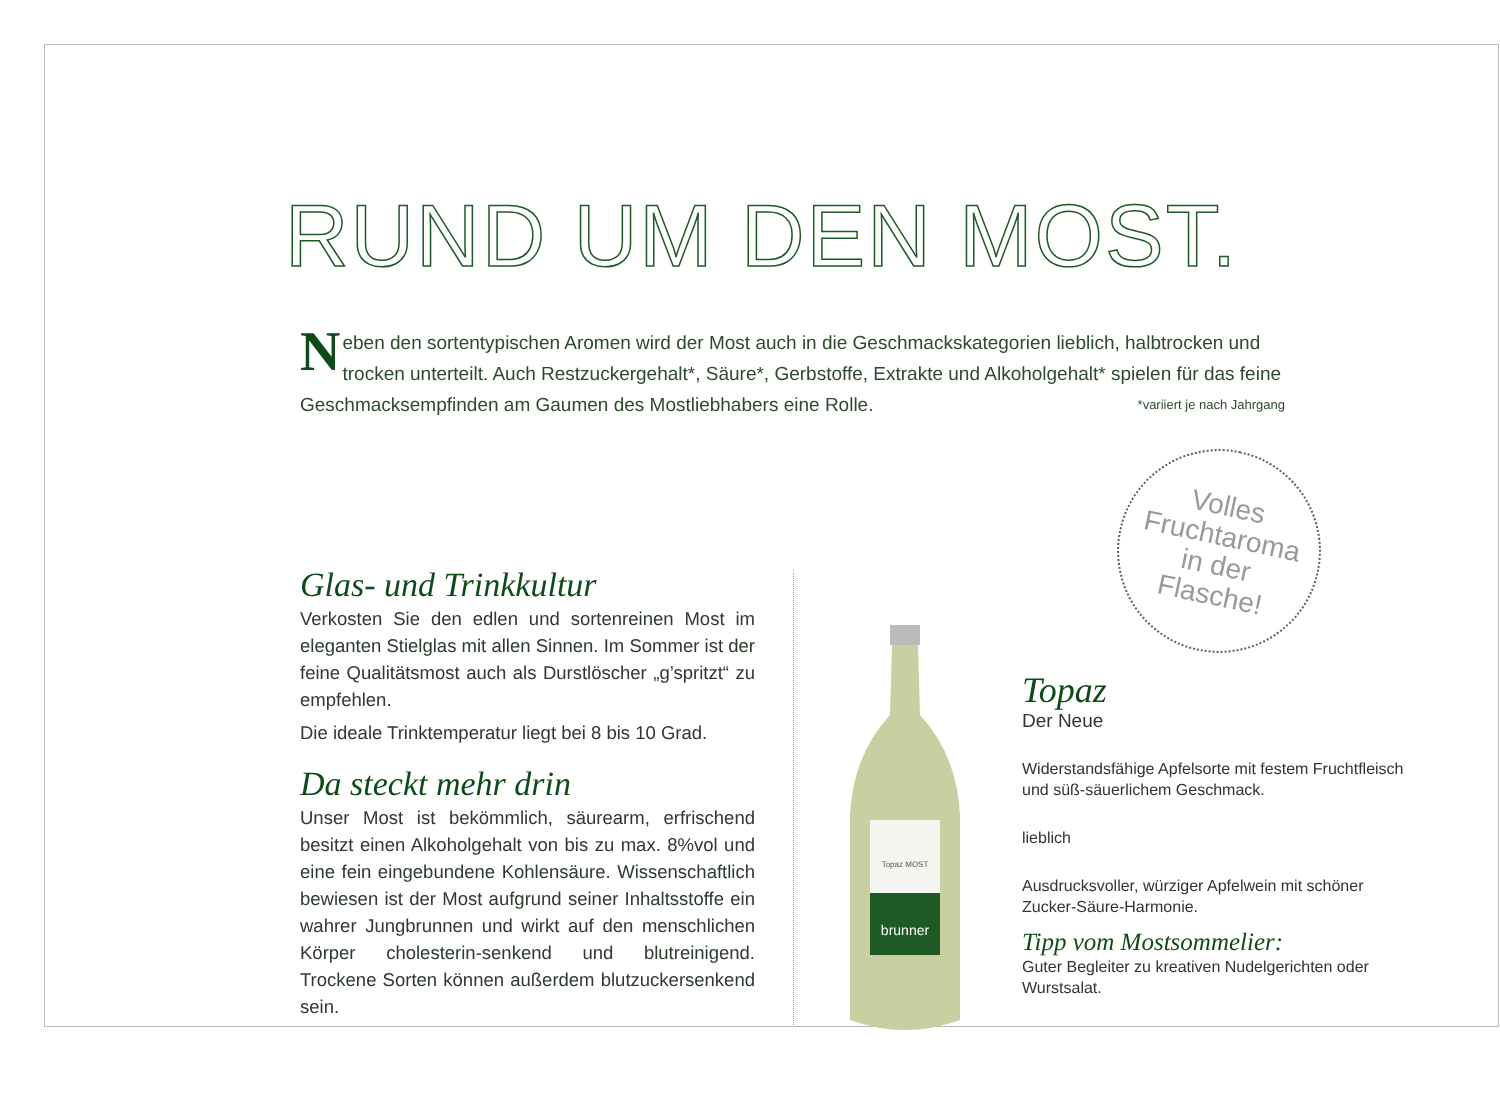RUND UM DEN MOST.
Neben den sortentypischen Aromen wird der Most auch in die Geschmackskategorien lieblich, halbtrocken und trocken unterteilt. Auch Restzuckergehalt*, Säure*, Gerbstoffe, Extrakte und Alkoholgehalt* spielen für das feine Geschmacksempfinden am Gaumen des Mostliebhabers eine Rolle. *variiert je nach Jahrgang
Volles
Fruchtaroma
in der
Flasche!
Glas- und Trinkkultur
Verkosten Sie den edlen und sortenreinen Most im eleganten Stielglas mit allen Sinnen. Im Sommer ist der feine Qualitätsmost auch als Durstlöscher „g’spritzt“ zu empfehlen.
Die ideale Trinktemperatur liegt bei 8 bis 10 Grad.
Da steckt mehr drin
Unser Most ist bekömmlich, säurearm, erfrischend besitzt einen Alkoholgehalt von bis zu max. 8%vol und eine fein eingebundene Kohlensäure. Wissenschaftlich bewiesen ist der Most aufgrund seiner Inhaltsstoffe ein wahrer Jungbrunnen und wirkt auf den menschlichen Körper cholesterin-senkend und blutreinigend. Trockene Sorten können außerdem blutzuckersenkend sein.
Topaz MOST
brunner
Topaz
Der Neue
Widerstandsfähige Apfelsorte mit festem Fruchtfleisch und süß-säuerlichem Geschmack.
lieblich
Ausdrucksvoller, würziger Apfelwein mit schöner Zucker-Säure-Harmonie.
Tipp vom Mostsommelier:
Guter Begleiter zu kreativen Nudelgerichten oder Wurstsalat.